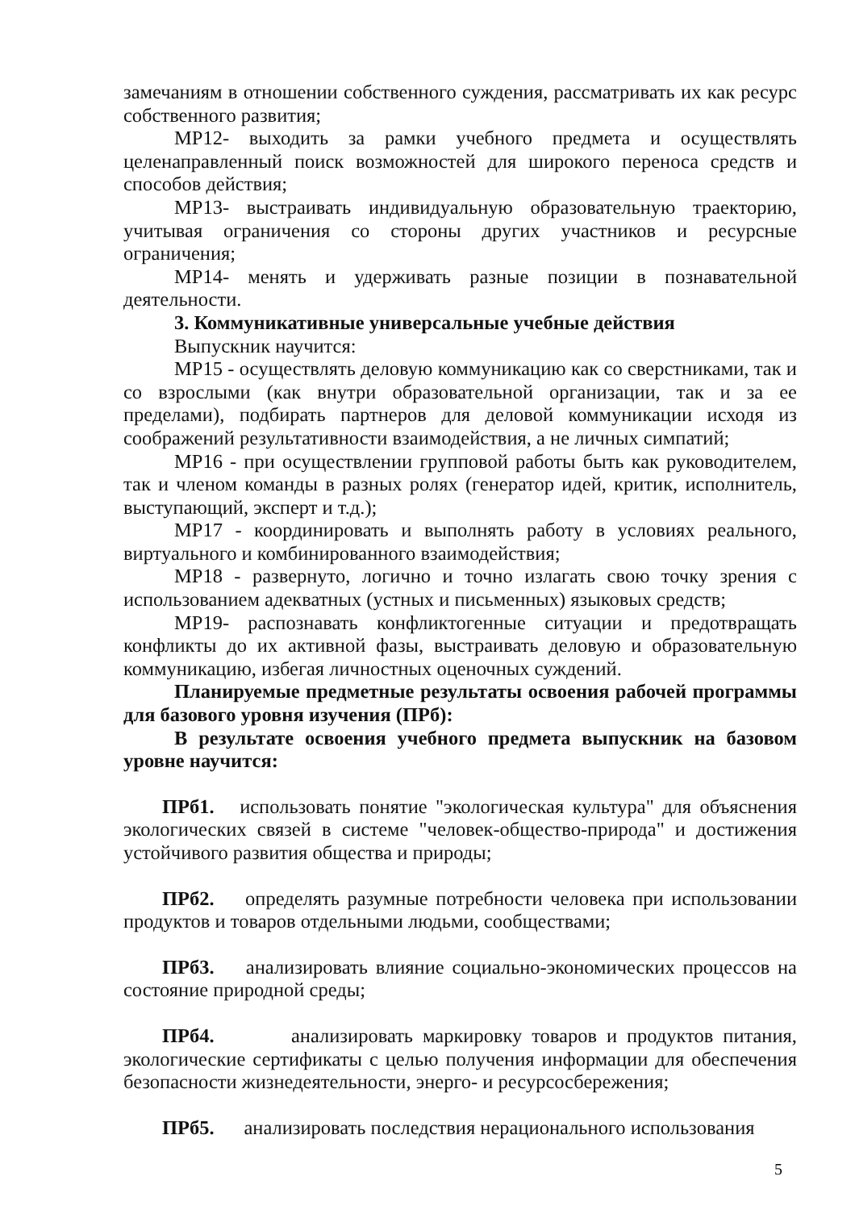замечаниям в отношении собственного суждения, рассматривать их как ресурс собственного развития;
МР12- выходить за рамки учебного предмета и осуществлять целенаправленный поиск возможностей для широкого переноса средств и способов действия;
МР13- выстраивать индивидуальную образовательную траекторию, учитывая ограничения со стороны других участников и ресурсные ограничения;
МР14- менять и удерживать разные позиции в познавательной деятельности.
3. Коммуникативные универсальные учебные действия
Выпускник научится:
МР15 - осуществлять деловую коммуникацию как со сверстниками, так и со взрослыми (как внутри образовательной организации, так и за ее пределами), подбирать партнеров для деловой коммуникации исходя из соображений результативности взаимодействия, а не личных симпатий;
МР16 - при осуществлении групповой работы быть как руководителем, так и членом команды в разных ролях (генератор идей, критик, исполнитель, выступающий, эксперт и т.д.);
МР17 - координировать и выполнять работу в условиях реального, виртуального и комбинированного взаимодействия;
МР18 - развернуто, логично и точно излагать свою точку зрения с использованием адекватных (устных и письменных) языковых средств;
МР19- распознавать конфликтогенные ситуации и предотвращать конфликты до их активной фазы, выстраивать деловую и образовательную коммуникацию, избегая личностных оценочных суждений.
Планируемые предметные результаты освоения рабочей программы для базового уровня изучения (ПРб):
В результате освоения учебного предмета выпускник на базовом уровне научится:
ПРб1. использовать понятие "экологическая культура" для объяснения экологических связей в системе "человек-общество-природа" и достижения устойчивого развития общества и природы;
ПРб2. определять разумные потребности человека при использовании продуктов и товаров отдельными людьми, сообществами;
ПРб3. анализировать влияние социально-экономических процессов на состояние природной среды;
ПРб4. анализировать маркировку товаров и продуктов питания, экологические сертификаты с целью получения информации для обеспечения безопасности жизнедеятельности, энерго- и ресурсосбережения;
ПРб5. анализировать последствия нерационального использования
5